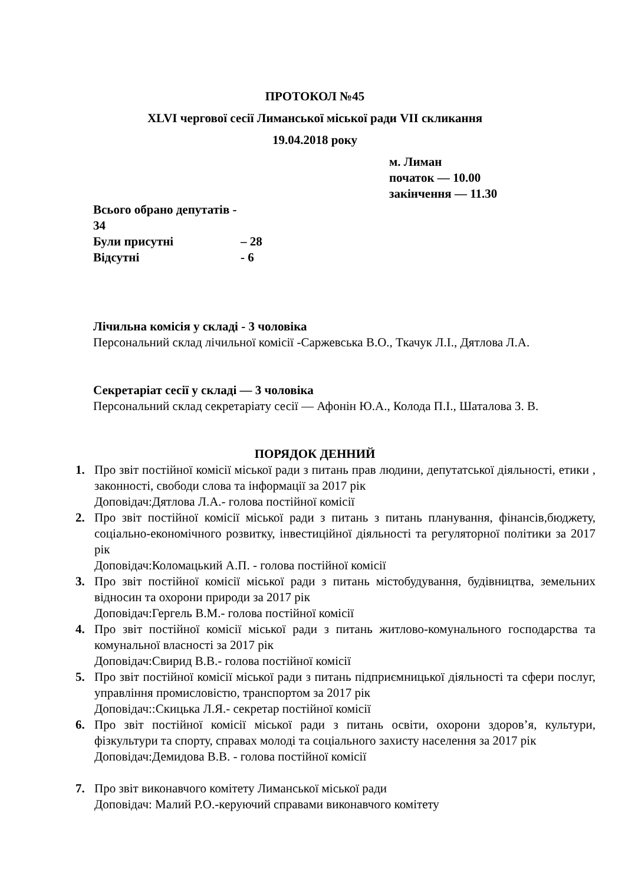ПРОТОКОЛ №45
XLVI чергової сесії Лиманської міської ради VII скликання
19.04.2018 року
м. Лиман
початок — 10.00
закінчення — 11.30
Всього обрано депутатів - 34
Були присутні – 28
Відсутні - 6
Лічильна комісія у складі - 3 чоловіка
Персональний склад лічильної комісії -Саржевська В.О., Ткачук Л.І., Дятлова Л.А.
Секретаріат сесії у складі — 3 чоловіка
Персональний склад секретаріату сесії — Афонін Ю.А., Колода П.І., Шаталова З. В.
ПОРЯДОК ДЕННИЙ
1. Про звіт постійної комісії міської ради з питань прав людини, депутатської діяльності, етики , законності, свободи слова та інформації за 2017 рік
Доповідач:Дятлова Л.А.- голова постійної комісії
2. Про звіт постійної комісії міської ради з питань з питань планування, фінансів,бюджету, соціально-економічного розвитку, інвестиційної діяльності та регуляторної політики за 2017 рік
Доповідач:Коломацький А.П. - голова постійної комісії
3. Про звіт постійної комісії міської ради з питань містобудування, будівництва, земельних відносин та охорони природи за 2017 рік
Доповідач:Гергель В.М.- голова постійної комісії
4. Про звіт постійної комісії міської ради з питань житлово-комунального господарства та комунальної власності за 2017 рік
Доповідач:Свирид В.В.- голова постійної комісії
5. Про звіт постійної комісії міської ради з питань підприємницької діяльності та сфери послуг, управління промисловістю, транспортом за 2017 рік
Доповідач::Скицька Л.Я.- секретар постійної комісії
6. Про звіт постійної комісії міської ради з питань освіти, охорони здоров’я, культури, фізкультури та спорту, справах молоді та соціального захисту населення за 2017 рік
Доповідач:Демидова В.В. - голова постійної комісії
7. Про звіт виконавчого комітету Лиманської міської ради
Доповідач: Малий Р.О.-керуючий справами виконавчого комітету